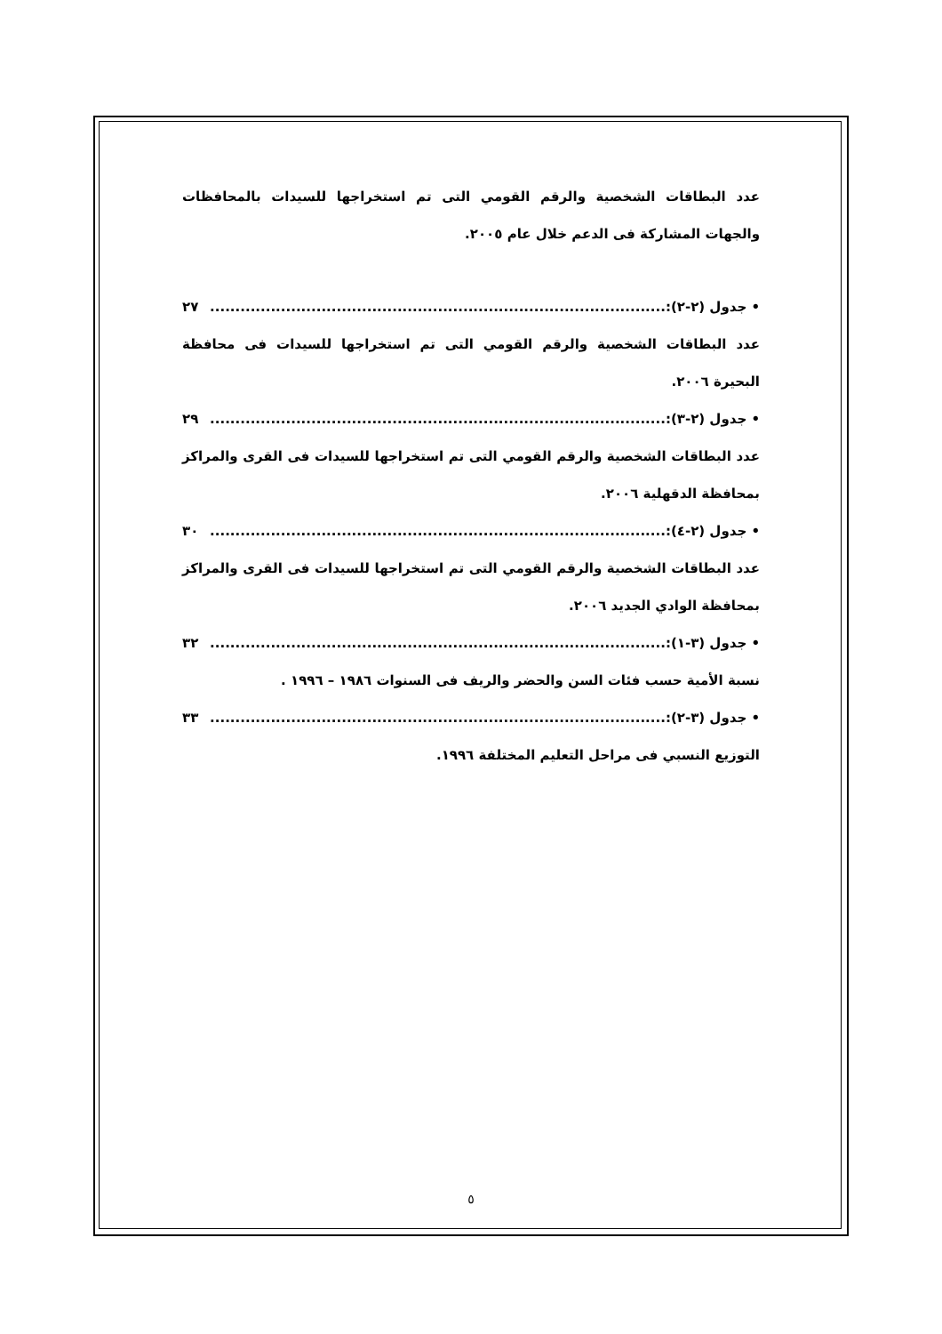عدد البطاقات الشخصية والرقم القومي التى تم استخراجها للسيدات بالمحافظات والجهات المشاركة فى الدعم خلال عام ٢٠٠٥.
• جدول (٢-٢):.......................................................................................... ٢٧
عدد البطاقات الشخصية والرقم القومي التى تم استخراجها للسيدات فى محافظة البحيرة ٢٠٠٦.
• جدول (٢-٣):.......................................................................................... ٢٩
عدد البطاقات الشخصية والرقم القومي التى تم استخراجها للسيدات فى القرى والمراكز بمحافظة الدقهلية ٢٠٠٦.
• جدول (٢-٤):.......................................................................................... ٣٠
عدد البطاقات الشخصية والرقم القومي التى تم استخراجها للسيدات فى القرى والمراكز بمحافظة الوادي الجديد ٢٠٠٦.
• جدول (٣-١):.......................................................................................... ٣٢
نسبة الأمية حسب فئات السن والحضر والريف فى السنوات ١٩٨٦ – ١٩٩٦ .
• جدول (٣-٢):.......................................................................................... ٣٣
التوزيع النسبي فى مراحل التعليم المختلفة ١٩٩٦.
٥